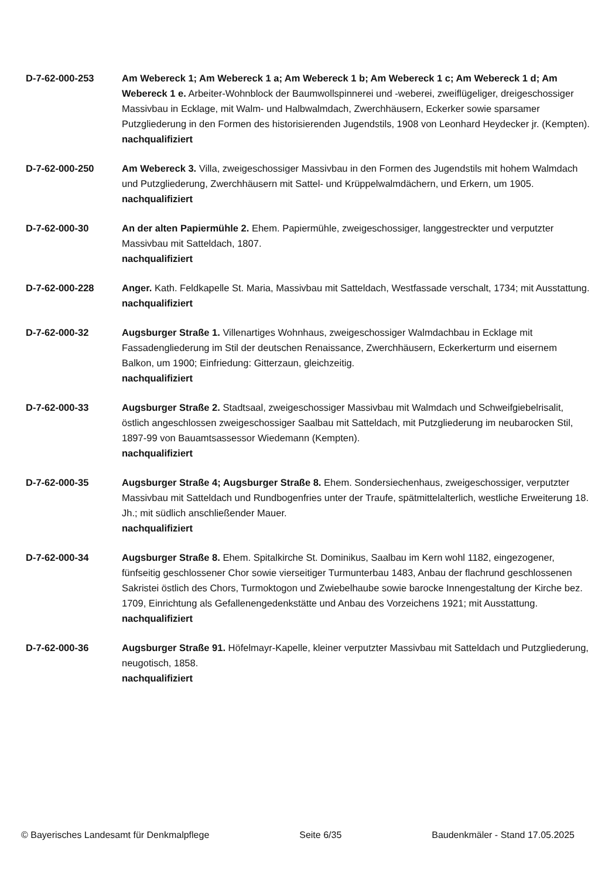D-7-62-000-253 Am Webereck 1; Am Webereck 1 a; Am Webereck 1 b; Am Webereck 1 c; Am Webereck 1 d; Am Webereck 1 e. Arbeiter-Wohnblock der Baumwollspinnerei und -weberei, zweiflügeliger, dreigeschossiger Massivbau in Ecklage, mit Walm- und Halbwalmdach, Zwerchhäusern, Eckerker sowie sparsamer Putzgliederung in den Formen des historisierenden Jugendstils, 1908 von Leonhard Heydecker jr. (Kempten).
nachqualifiziert
D-7-62-000-250 Am Webereck 3. Villa, zweigeschossiger Massivbau in den Formen des Jugendstils mit hohem Walmdach und Putzgliederung, Zwerchhäusern mit Sattel- und Krüppelwalmdächern, und Erkern, um 1905.
nachqualifiziert
D-7-62-000-30 An der alten Papiermühle 2. Ehem. Papiermühle, zweigeschossiger, langgestreckter und verputzter Massivbau mit Satteldach, 1807.
nachqualifiziert
D-7-62-000-228 Anger. Kath. Feldkapelle St. Maria, Massivbau mit Satteldach, Westfassade verschalt, 1734; mit Ausstattung.
nachqualifiziert
D-7-62-000-32 Augsburger Straße 1. Villenartiges Wohnhaus, zweigeschossiger Walmdachbau in Ecklage mit Fassadengliederung im Stil der deutschen Renaissance, Zwerchhäusern, Eckerkerturm und eisernem Balkon, um 1900; Einfriedung: Gitterzaun, gleichzeitig.
nachqualifiziert
D-7-62-000-33 Augsburger Straße 2. Stadtsaal, zweigeschossiger Massivbau mit Walmdach und Schweifgiebelrisalit, östlich angeschlossen zweigeschossiger Saalbau mit Satteldach, mit Putzgliederung im neubarocken Stil, 1897-99 von Bauamtsassessor Wiedemann (Kempten).
nachqualifiziert
D-7-62-000-35 Augsburger Straße 4; Augsburger Straße 8. Ehem. Sondersiechenhaus, zweigeschossiger, verputzter Massivbau mit Satteldach und Rundbogenfries unter der Traufe, spätmittelalterlich, westliche Erweiterung 18. Jh.; mit südlich anschließender Mauer.
nachqualifiziert
D-7-62-000-34 Augsburger Straße 8. Ehem. Spitalkirche St. Dominikus, Saalbau im Kern wohl 1182, eingezogener, fünfseitig geschlossener Chor sowie vierseitiger Turmunterbau 1483, Anbau der flachrund geschlossenen Sakristei östlich des Chors, Turmoktogon und Zwiebelhaube sowie barocke Innengestaltung der Kirche bez. 1709, Einrichtung als Gefallenengedenkstätte und Anbau des Vorzeichens 1921; mit Ausstattung.
nachqualifiziert
D-7-62-000-36 Augsburger Straße 91. Höfelmayr-Kapelle, kleiner verputzter Massivbau mit Satteldach und Putzgliederung, neugotisch, 1858.
nachqualifiziert
© Bayerisches Landesamt für Denkmalpflege Seite 6/35 Baudenkmäler - Stand 17.05.2025